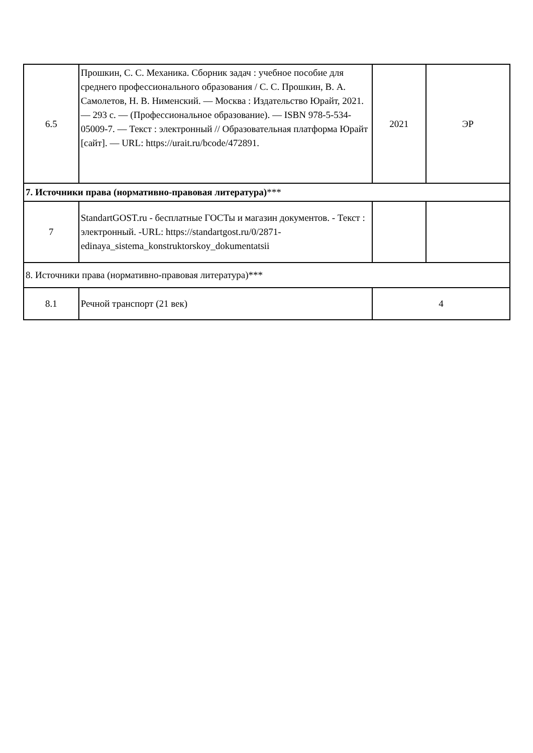| 6.5 | Прошкин, С. С. Механика. Сборник задач : учебное пособие для среднего профессионального образования / С. С. Прошкин, В. А. Самолетов, Н. В. Нименский. — Москва : Издательство Юрайт, 2021. — 293 с. — (Профессиональное образование). — ISBN 978-5-534-05009-7. — Текст : электронный // Образовательная платформа Юрайт [сайт]. — URL: https://urait.ru/bcode/472891. | 2021 | ЭР |
| 7. Источники права (нормативно-правовая литература) *** | | | |
| 7 | StandartGOST.ru - бесплатные ГОСТы и магазин документов. - Текст : электронный. -URL: https://standartgost.ru/0/2871-edinaya_sistema_konstruktorskoy_dokumentatsii | | |
| 8. Источники права (нормативно-правовая литература)*** | | | |
| 8.1 | Речной транспорт (21 век) | 4 | |